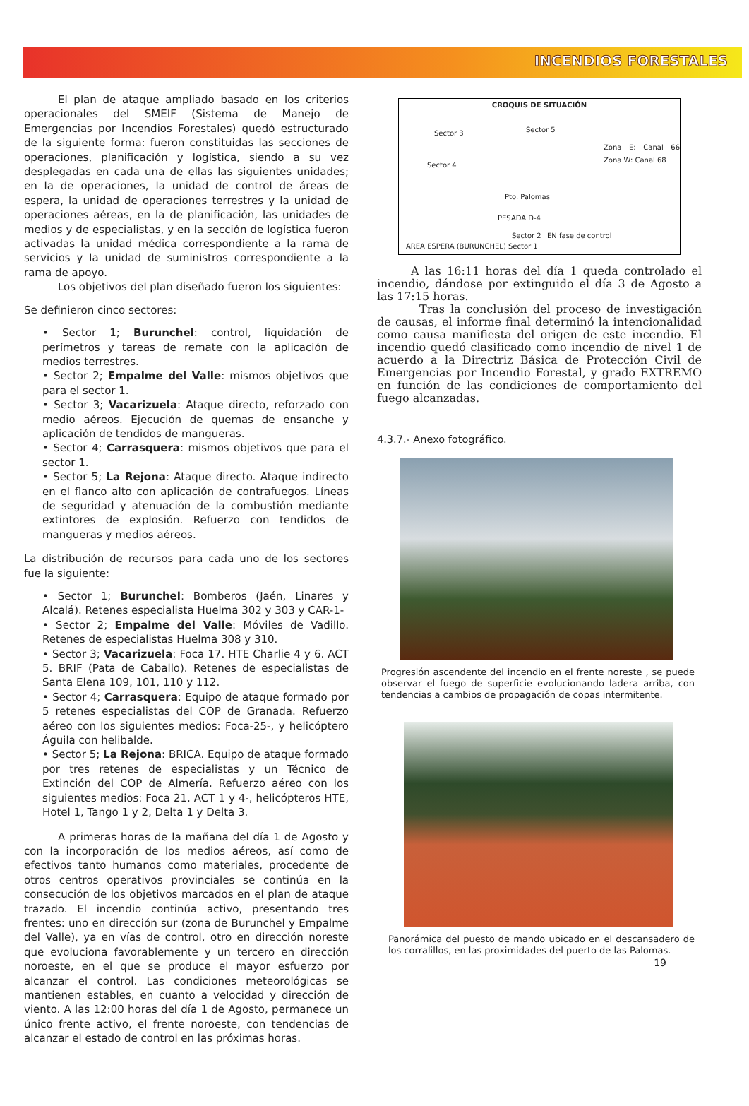INCENDIOS FORESTALES
El plan de ataque ampliado basado en los criterios operacionales del SMEIF (Sistema de Manejo de Emergencias por Incendios Forestales) quedó estructurado de la siguiente forma: fueron constituidas las secciones de operaciones, planificación y logística, siendo a su vez desplegadas en cada una de ellas las siguientes unidades; en la de operaciones, la unidad de control de áreas de espera, la unidad de operaciones terrestres y la unidad de operaciones aéreas, en la de planificación, las unidades de medios y de especialistas, y en la sección de logística fueron activadas la unidad médica correspondiente a la rama de servicios y la unidad de suministros correspondiente a la rama de apoyo.
Los objetivos del plan diseñado fueron los siguientes:
Se definieron cinco sectores:
• Sector 1; Burunchel: control, liquidación de perímetros y tareas de remate con la aplicación de medios terrestres.
• Sector 2; Empalme del Valle: mismos objetivos que para el sector 1.
• Sector 3; Vacarizuela: Ataque directo, reforzado con medio aéreos. Ejecución de quemas de ensanche y aplicación de tendidos de mangueras.
• Sector 4; Carrasquera: mismos objetivos que para el sector 1.
• Sector 5; La Rejona: Ataque directo. Ataque indirecto en el flanco alto con aplicación de contrafuegos. Líneas de seguridad y atenuación de la combustión mediante extintores de explosión. Refuerzo con tendidos de mangueras y medios aéreos.
La distribución de recursos para cada uno de los sectores fue la siguiente:
• Sector 1; Burunchel: Bomberos (Jaén, Linares y Alcalá). Retenes especialista Huelma 302 y 303 y CAR-1-
• Sector 2; Empalme del Valle: Móviles de Vadillo. Retenes de especialistas Huelma 308 y 310.
• Sector 3; Vacarizuela: Foca 17. HTE Charlie 4 y 6. ACT 5. BRIF (Pata de Caballo). Retenes de especialistas de Santa Elena 109, 101, 110 y 112.
• Sector 4; Carrasquera: Equipo de ataque formado por 5 retenes especialistas del COP de Granada. Refuerzo aéreo con los siguientes medios: Foca-25-, y helicóptero Águila con helibalde.
• Sector 5; La Rejona: BRICA. Equipo de ataque formado por tres retenes de especialistas y un Técnico de Extinción del COP de Almería. Refuerzo aéreo con los siguientes medios: Foca 21. ACT 1 y 4-, helicópteros HTE, Hotel 1, Tango 1 y 2, Delta 1 y Delta 3.
A primeras horas de la mañana del día 1 de Agosto y con la incorporación de los medios aéreos, así como de efectivos tanto humanos como materiales, procedente de otros centros operativos provinciales se continúa en la consecución de los objetivos marcados en el plan de ataque trazado. El incendio continúa activo, presentando tres frentes: uno en dirección sur (zona de Burunchel y Empalme del Valle), ya en vías de control, otro en dirección noreste que evoluciona favorablemente y un tercero en dirección noroeste, en el que se produce el mayor esfuerzo por alcanzar el control. Las condiciones meteorológicas se mantienen estables, en cuanto a velocidad y dirección de viento. A las 12:00 horas del día 1 de Agosto, permanece un único frente activo, el frente noroeste, con tendencias de alcanzar el estado de control en las próximas horas.
CROQUIS DE SITUACIÓN
Sector 3 Sector 5
Zona E: Canal 66 Zona W: Canal 68
Sector 4
Pto. Palomas
PESADA D-4
Sector 2 EN fase de control
AREA ESPERA (BURUNCHEL) Sector 1
A las 16:11 horas del día 1 queda controlado el incendio, dándose por extinguido el día 3 de Agosto a las 17:15 horas.
Tras la conclusión del proceso de investigación de causas, el informe final determinó la intencionalidad como causa manifiesta del origen de este incendio. El incendio quedó clasificado como incendio de nivel 1 de acuerdo a la Directriz Básica de Protección Civil de Emergencias por Incendio Forestal, y grado EXTREMO en función de las condiciones de comportamiento del fuego alcanzadas.
4.3.7.- Anexo fotográfico.
Progresión ascendente del incendio en el frente noreste , se puede observar el fuego de superficie evolucionando ladera arriba, con tendencias a cambios de propagación de copas intermitente.
Panorámica del puesto de mando ubicado en el descansadero de los corralillos, en las proximidades del puerto de las Palomas.
19